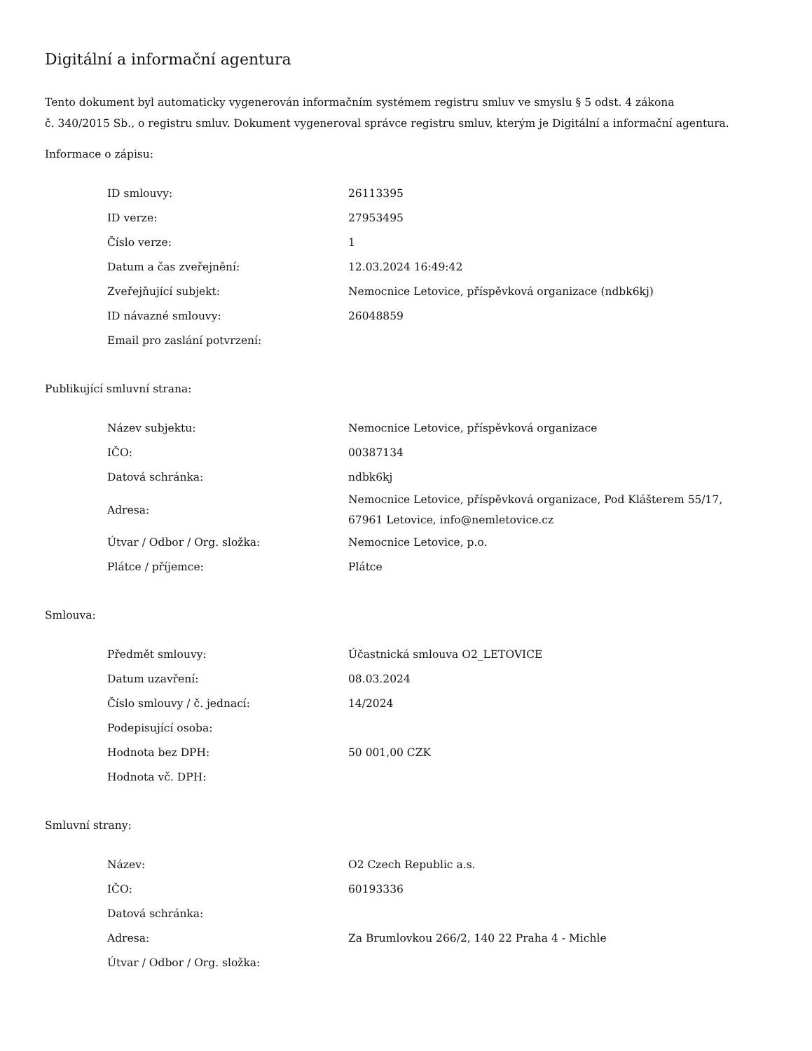Digitální a informační agentura
Tento dokument byl automaticky vygenerován informačním systémem registru smluv ve smyslu § 5 odst. 4 zákona
č. 340/2015 Sb., o registru smluv. Dokument vygeneroval správce registru smluv, kterým je Digitální a informační agentura.
Informace o zápisu:
| ID smlouvy: | 26113395 |
| ID verze: | 27953495 |
| Číslo verze: | 1 |
| Datum a čas zveřejnění: | 12.03.2024 16:49:42 |
| Zveřejňující subjekt: | Nemocnice Letovice, příspěvková organizace (ndbk6kj) |
| ID návazné smlouvy: | 26048859 |
| Email pro zaslání potvrzení: | |
Publikující smluvní strana:
| Název subjektu: | Nemocnice Letovice, příspěvková organizace |
| IČO: | 00387134 |
| Datová schránka: | ndbk6kj |
| Adresa: | Nemocnice Letovice, příspěvková organizace, Pod Klášterem 55/17, 67961 Letovice, info@nemletovice.cz |
| Útvar / Odbor / Org. složka: | Nemocnice Letovice, p.o. |
| Plátce / příjemce: | Plátce |
Smlouva:
| Předmět smlouvy: | Účastnická smlouva O2_LETOVICE |
| Datum uzavření: | 08.03.2024 |
| Číslo smlouvy / č. jednací: | 14/2024 |
| Podepisující osoba: | |
| Hodnota bez DPH: | 50 001,00 CZK |
| Hodnota vč. DPH: | |
Smluvní strany:
| Název: | O2 Czech Republic a.s. |
| IČO: | 60193336 |
| Datová schránka: | |
| Adresa: | Za Brumlovkou 266/2, 140 22 Praha 4 - Michle |
| Útvar / Odbor / Org. složka: | |